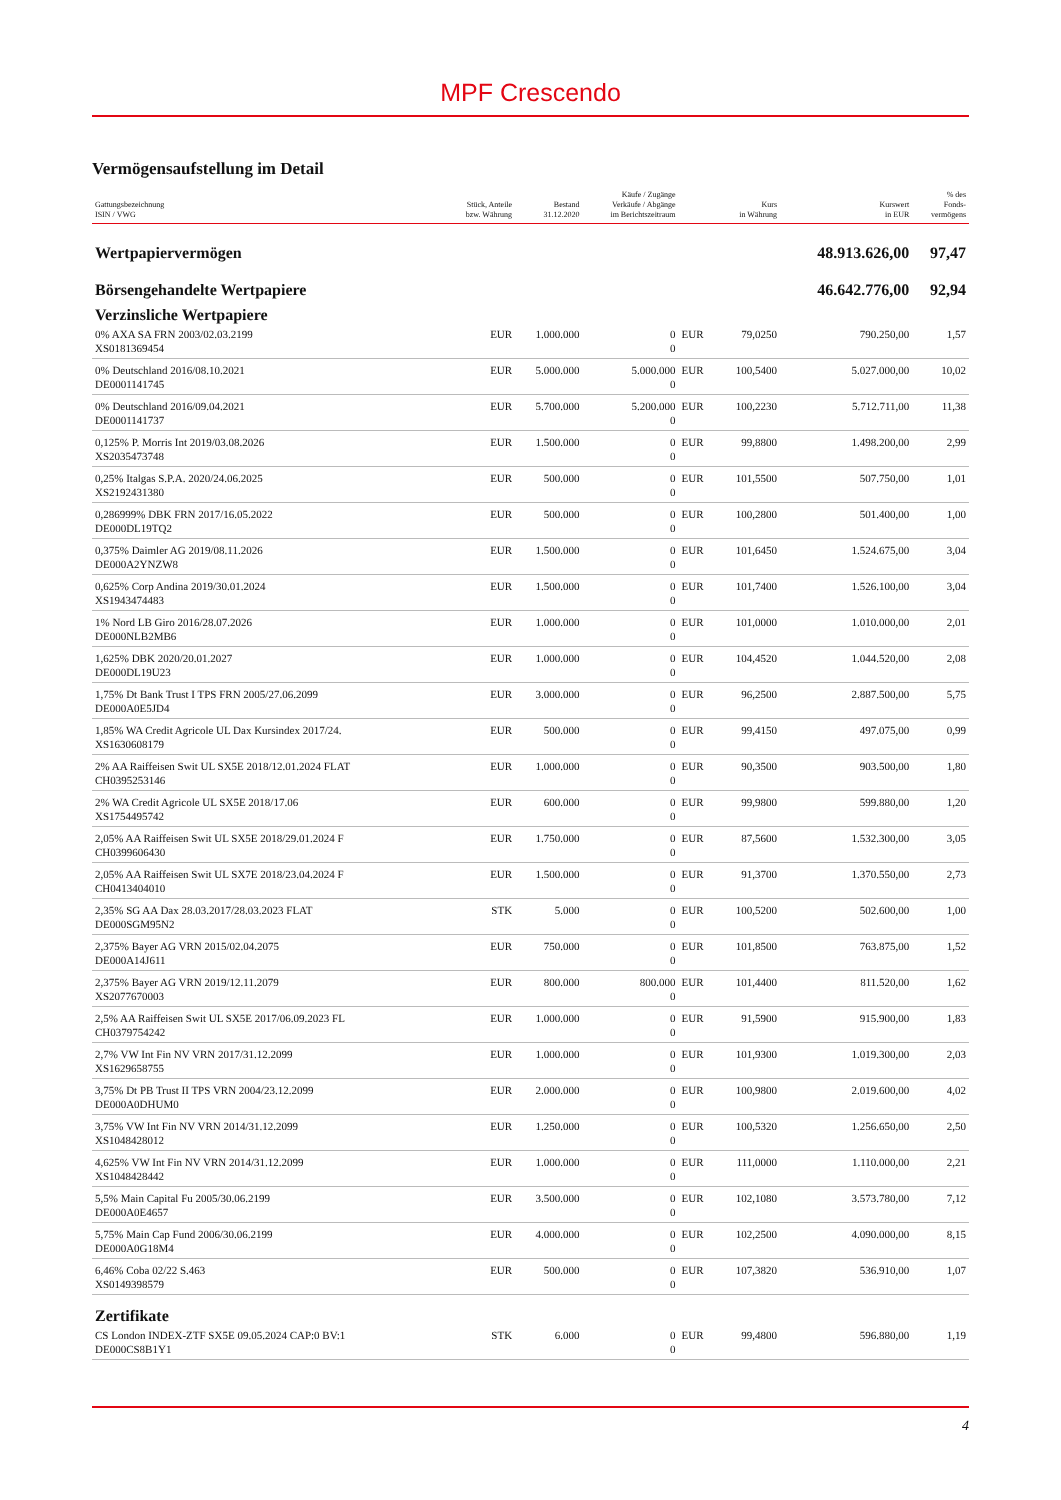MPF Crescendo
Vermögensaufstellung im Detail
| Gattungsbezeichnung ISIN / VWG | Stück, Anteile bzw. Währung | Bestand 31.12.2020 | Käufe / Zugänge Verkäufe / Abgänge im Berichtszeitraum | | Kurs in Währung | Kurswert in EUR | % des Fonds- vermögens |
| --- | --- | --- | --- | --- | --- | --- | --- |
| Wertpapiervermögen | | | | | | 48.913.626,00 | 97,47 |
| Börsengehandelte Wertpapiere | | | | | | 46.642.776,00 | 92,94 |
| Verzinsliche Wertpapiere | | | | | | | |
| 0% AXA SA FRN 2003/02.03.2199 XS0181369454 | EUR | 1.000.000 | 0 0 | EUR | 79,0250 | 790.250,00 | 1,57 |
| 0% Deutschland 2016/08.10.2021 DE0001141745 | EUR | 5.000.000 | 5.000.000 0 | EUR | 100,5400 | 5.027.000,00 | 10,02 |
| 0% Deutschland 2016/09.04.2021 DE0001141737 | EUR | 5.700.000 | 5.200.000 0 | EUR | 100,2230 | 5.712.711,00 | 11,38 |
| 0,125% P. Morris Int 2019/03.08.2026 XS2035473748 | EUR | 1.500.000 | 0 0 | EUR | 99,8800 | 1.498.200,00 | 2,99 |
| 0,25% Italgas S.P.A. 2020/24.06.2025 XS2192431380 | EUR | 500.000 | 0 0 | EUR | 101,5500 | 507.750,00 | 1,01 |
| 0,286999% DBK FRN 2017/16.05.2022 DE000DL19TQ2 | EUR | 500.000 | 0 0 | EUR | 100,2800 | 501.400,00 | 1,00 |
| 0,375% Daimler AG 2019/08.11.2026 DE000A2YNZW8 | EUR | 1.500.000 | 0 0 | EUR | 101,6450 | 1.524.675,00 | 3,04 |
| 0,625% Corp Andina 2019/30.01.2024 XS1943474483 | EUR | 1.500.000 | 0 0 | EUR | 101,7400 | 1.526.100,00 | 3,04 |
| 1% Nord LB Giro 2016/28.07.2026 DE000NLB2MB6 | EUR | 1.000.000 | 0 0 | EUR | 101,0000 | 1.010.000,00 | 2,01 |
| 1,625% DBK 2020/20.01.2027 DE000DL19U23 | EUR | 1.000.000 | 0 0 | EUR | 104,4520 | 1.044.520,00 | 2,08 |
| 1,75% Dt Bank Trust I TPS FRN 2005/27.06.2099 DE000A0E5JD4 | EUR | 3.000.000 | 0 0 | EUR | 96,2500 | 2.887.500,00 | 5,75 |
| 1,85% WA Credit Agricole UL Dax Kursindex 2017/24. XS1630608179 | EUR | 500.000 | 0 0 | EUR | 99,4150 | 497.075,00 | 0,99 |
| 2% AA Raiffeisen Swit UL SX5E 2018/12.01.2024 FLAT CH0395253146 | EUR | 1.000.000 | 0 0 | EUR | 90,3500 | 903.500,00 | 1,80 |
| 2% WA Credit Agricole UL SX5E 2018/17.06 XS1754495742 | EUR | 600.000 | 0 0 | EUR | 99,9800 | 599.880,00 | 1,20 |
| 2,05% AA Raiffeisen Swit UL SX5E 2018/29.01.2024 F CH0399606430 | EUR | 1.750.000 | 0 0 | EUR | 87,5600 | 1.532.300,00 | 3,05 |
| 2,05% AA Raiffeisen Swit UL SX7E 2018/23.04.2024 F CH0413404010 | EUR | 1.500.000 | 0 0 | EUR | 91,3700 | 1.370.550,00 | 2,73 |
| 2,35% SG AA Dax 28.03.2017/28.03.2023 FLAT DE000SGM95N2 | STK | 5.000 | 0 0 | EUR | 100,5200 | 502.600,00 | 1,00 |
| 2,375% Bayer AG VRN 2015/02.04.2075 DE000A14J611 | EUR | 750.000 | 0 0 | EUR | 101,8500 | 763.875,00 | 1,52 |
| 2,375% Bayer AG VRN 2019/12.11.2079 XS2077670003 | EUR | 800.000 | 800.000 0 | EUR | 101,4400 | 811.520,00 | 1,62 |
| 2,5% AA Raiffeisen Swit UL SX5E 2017/06.09.2023 FL CH0379754242 | EUR | 1.000.000 | 0 0 | EUR | 91,5900 | 915.900,00 | 1,83 |
| 2,7% VW Int Fin NV VRN 2017/31.12.2099 XS1629658755 | EUR | 1.000.000 | 0 0 | EUR | 101,9300 | 1.019.300,00 | 2,03 |
| 3,75% Dt PB Trust II TPS VRN 2004/23.12.2099 DE000A0DHUM0 | EUR | 2.000.000 | 0 0 | EUR | 100,9800 | 2.019.600,00 | 4,02 |
| 3,75% VW Int Fin NV VRN 2014/31.12.2099 XS1048428012 | EUR | 1.250.000 | 0 0 | EUR | 100,5320 | 1.256.650,00 | 2,50 |
| 4,625% VW Int Fin NV VRN 2014/31.12.2099 XS1048428442 | EUR | 1.000.000 | 0 0 | EUR | 111,0000 | 1.110.000,00 | 2,21 |
| 5,5% Main Capital Fu 2005/30.06.2199 DE000A0E4657 | EUR | 3.500.000 | 0 0 | EUR | 102,1080 | 3.573.780,00 | 7,12 |
| 5,75% Main Cap Fund 2006/30.06.2199 DE000A0G18M4 | EUR | 4.000.000 | 0 0 | EUR | 102,2500 | 4.090.000,00 | 8,15 |
| 6,46% Coba 02/22 S.463 XS0149398579 | EUR | 500.000 | 0 0 | EUR | 107,3820 | 536.910,00 | 1,07 |
| Zertifikate | | | | | | | |
| CS London INDEX-ZTF SX5E 09.05.2024 CAP:0 BV:1 DE000CS8B1Y1 | STK | 6.000 | 0 0 | EUR | 99,4800 | 596.880,00 | 1,19 |
4